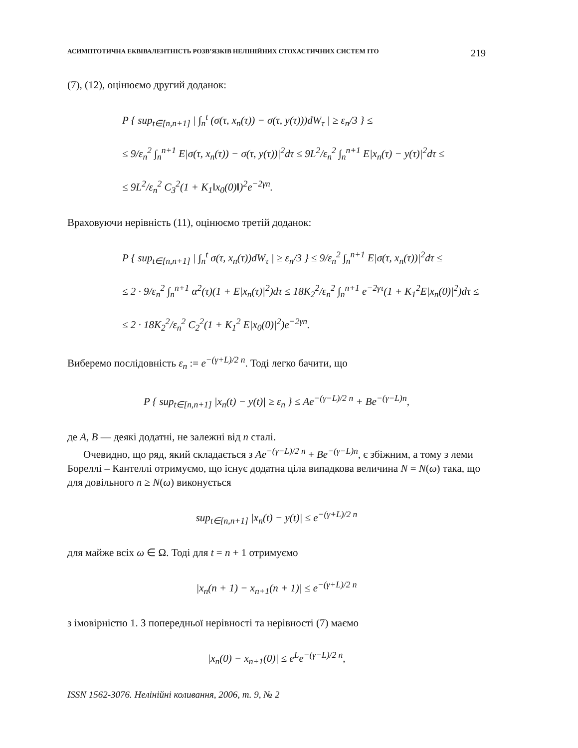АСИМПТОТИЧНА ЕКВІВАЛЕНТНІСТЬ РОЗВ’ЯЗКІВ НЕЛІНІЙНИХ СТОХАСТИЧНИХ СИСТЕМ ІТО 219
(7), (12), оцінюємо другий доданок:
P { sup<sub>t∈[n,n+1]</sub> | ∫<sub>n</sub><sup>t</sup> (σ(τ, x<sub>n</sub>(τ)) − σ(τ, y(τ)))dW<sub>τ</sub> | ≥ ε<sub>n</sub>/3 } ≤
≤ 9/ε<sub>n</sub><sup>2</sup> ∫<sub>n</sub><sup>n+1</sup> E|σ(τ, x<sub>n</sub>(τ)) − σ(τ, y(τ))|<sup>2</sup>dτ ≤ 9L<sup>2</sup>/ε<sub>n</sub><sup>2</sup> ∫<sub>n</sub><sup>n+1</sup> E|x<sub>n</sub>(τ) − y(τ)|<sup>2</sup>dτ ≤
≤ 9L<sup>2</sup>/ε<sub>n</sub><sup>2</sup> C<sub>3</sub><sup>2</sup>(1 + K<sub>1</sub>‖x<sub>0</sub>(0)‖)<sup>2</sup>e<sup>−2γn</sup>.
Враховуючи нерівність (11), оцінюємо третій доданок:
P { sup<sub>t∈[n,n+1]</sub> | ∫<sub>n</sub><sup>t</sup> σ(τ, x<sub>n</sub>(τ))dW<sub>τ</sub> | ≥ ε<sub>n</sub>/3 } ≤ 9/ε<sub>n</sub><sup>2</sup> ∫<sub>n</sub><sup>n+1</sup> E|σ(τ, x<sub>n</sub>(τ))|<sup>2</sup>dτ ≤
≤ 2 · 9/ε<sub>n</sub><sup>2</sup> ∫<sub>n</sub><sup>n+1</sup> α<sup>2</sup>(τ)(1 + E|x<sub>n</sub>(τ)|<sup>2</sup>)dτ ≤ 18K<sub>2</sub><sup>2</sup>/ε<sub>n</sub><sup>2</sup> ∫<sub>n</sub><sup>n+1</sup> e<sup>−2γτ</sup>(1 + K<sub>1</sub><sup>2</sup>E|x<sub>n</sub>(0)|<sup>2</sup>)dτ ≤
≤ 2 · 18K<sub>2</sub><sup>2</sup>/ε<sub>n</sub><sup>2</sup> C<sub>2</sub><sup>2</sup>(1 + K<sub>1</sub><sup>2</sup> E|x<sub>0</sub>(0)|<sup>2</sup>)e<sup>−2γn</sup>.
Виберемо послідовність ε<sub>n</sub> := e<sup>−(γ+L)/2 n</sup>. Тоді легко бачити, що
P { sup<sub>t∈[n,n+1]</sub> |x<sub>n</sub>(t) − y(t)| ≥ ε<sub>n</sub> } ≤ Ae<sup>−(γ−L)/2 n</sup> + Be<sup>−(γ−L)n</sup>,
де A, B — деякі додатні, не залежні від n сталі.
Очевидно, що ряд, який складається з Ae<sup>−(γ−L)/2 n</sup> + Be<sup>−(γ−L)n</sup>, є збіжним, а тому з леми Бореллі – Кантеллі отримуємо, що існує додатна ціла випадкова величина N = N(ω) така, що для довільного n ≥ N(ω) виконується
sup<sub>t∈[n,n+1]</sub> |x<sub>n</sub>(t) − y(t)| ≤ e<sup>−(γ+L)/2 n</sup>
для майже всіх ω ∈ Ω. Тоді для t = n + 1 отримуємо
|x<sub>n</sub>(n + 1) − x<sub>n+1</sub>(n + 1)| ≤ e<sup>−(γ+L)/2 n</sup>
з імовірністю 1. З попередньої нерівності та нерівності (7) маємо
|x<sub>n</sub>(0) − x<sub>n+1</sub>(0)| ≤ e<sup>L</sup>e<sup>−(γ−L)/2 n</sup>,
ISSN 1562-3076. Нелінійні коливання, 2006, т. 9, № 2